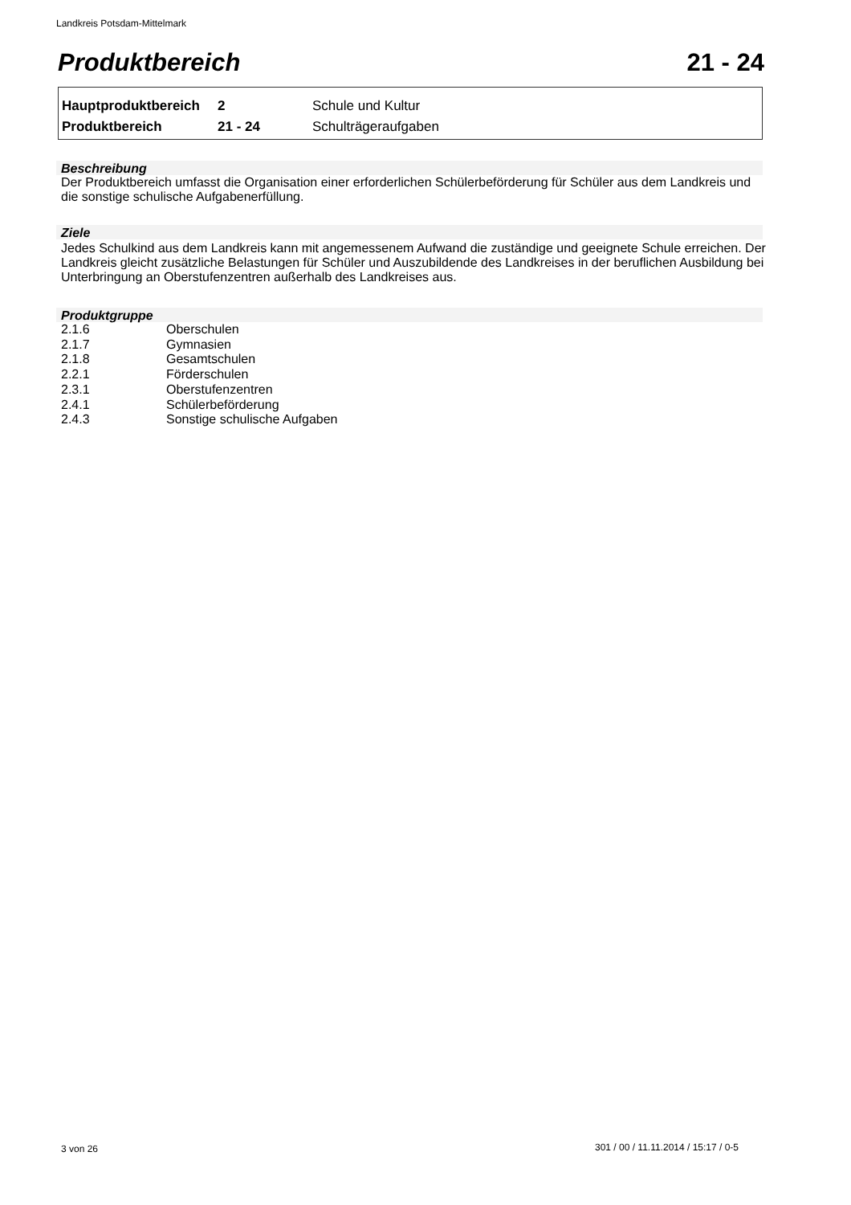Landkreis Potsdam-Mittelmark
Produktbereich 21 - 24
| Hauptproduktbereich | 2 | Schule und Kultur |
| Produktbereich | 21 - 24 | Schulträgeraufgaben |
Beschreibung
Der Produktbereich umfasst die Organisation einer erforderlichen Schülerbeförderung für Schüler aus dem Landkreis und die sonstige schulische Aufgabenerfüllung.
Ziele
Jedes Schulkind aus dem Landkreis kann mit angemessenem Aufwand die zuständige und geeignete Schule erreichen. Der Landkreis gleicht zusätzliche Belastungen für Schüler und Auszubildende des Landkreises in der beruflichen Ausbildung bei Unterbringung an Oberstufenzentren außerhalb des Landkreises aus.
Produktgruppe
| 2.1.6 | Oberschulen |
| 2.1.7 | Gymnasien |
| 2.1.8 | Gesamtschulen |
| 2.2.1 | Förderschulen |
| 2.3.1 | Oberstufenzentren |
| 2.4.1 | Schülerbeförderung |
| 2.4.3 | Sonstige schulische Aufgaben |
3 von 26
301 / 00 / 11.11.2014 / 15:17 / 0-5